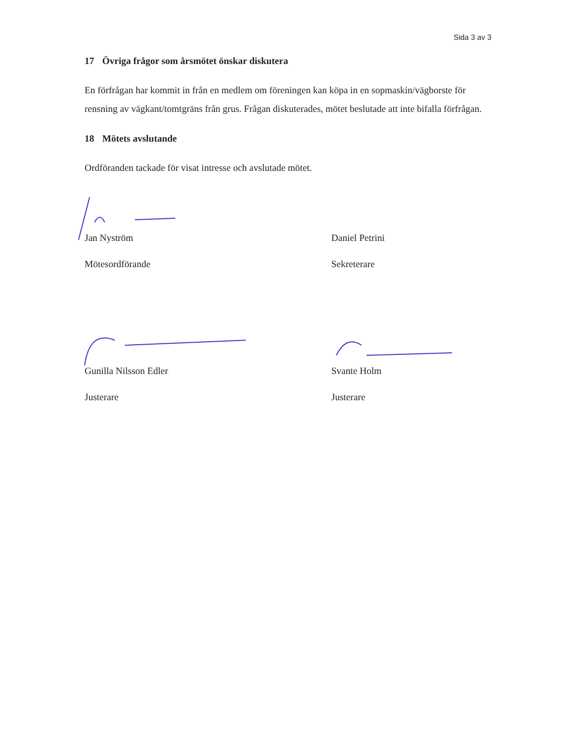Sida 3 av 3
17 Övriga frågor som årsmötet önskar diskutera
En förfrågan har kommit in från en medlem om föreningen kan köpa in en sopmaskin/vägborste för rensning av vägkant/tomtgräns från grus. Frågan diskuterades, mötet beslutade att inte bifalla förfrågan.
18 Mötets avslutande
Ordföranden tackade för visat intresse och avslutade mötet.
Jan Nyström
Mötesordförande
Daniel Petrini
Sekreterare
Gunilla Nilsson Edler
Justerare
Svante Holm
Justerare